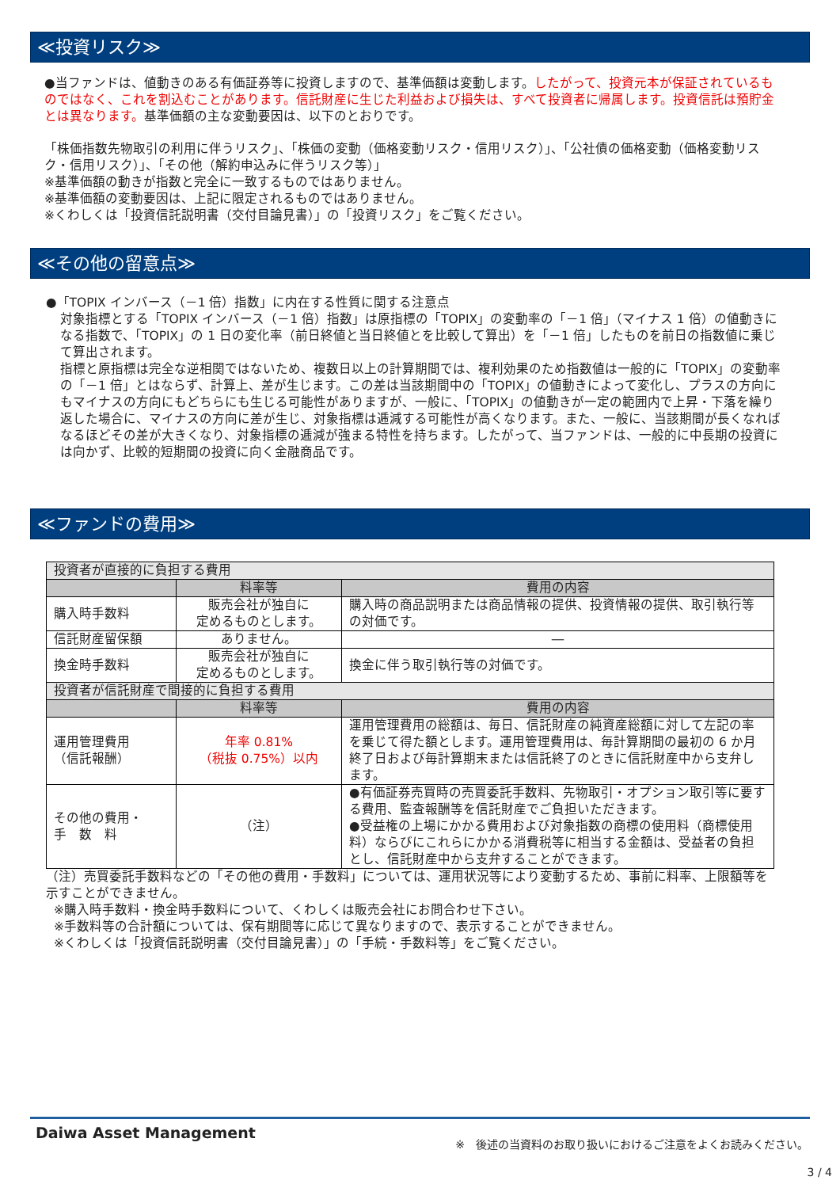≪投資リスク≫
●当ファンドは、値動きのある有価証券等に投資しますので、基準価額は変動します。したがって、投資元本が保証されているものではなく、これを割込むことがあります。信託財産に生じた利益および損失は、すべて投資者に帰属します。投資信託は預貯金とは異なります。基準価額の主な変動要因は、以下のとおりです。
「株価指数先物取引の利用に伴うリスク」、「株価の変動（価格変動リスク・信用リスク）」、「公社債の価格変動（価格変動リスク・信用リスク）」、「その他（解約申込みに伴うリスク等）」
※基準価額の動きが指数と完全に一致するものではありません。
※基準価額の変動要因は、上記に限定されるものではありません。
※くわしくは「投資信託説明書（交付目論見書）」の「投資リスク」をご覧ください。
≪その他の留意点≫
●「TOPIX インバース（－1 倍）指数」に内在する性質に関する注意点
対象指標とする「TOPIX インバース（－1 倍）指数」は原指標の「TOPIX」の変動率の「－1 倍」（マイナス 1 倍）の値動きになる指数で、「TOPIX」の 1 日の変化率（前日終値と当日終値とを比較して算出）を「－1 倍」したものを前日の指数値に乗じて算出されます。
指標と原指標は完全な逆相関ではないため、複数日以上の計算期間では、複利効果のため指数値は一般的に「TOPIX」の変動率の「－1 倍」とはならず、計算上、差が生じます。この差は当該期間中の「TOPIX」の値動きによって変化し、プラスの方向にもマイナスの方向にもどちらにも生じる可能性がありますが、一般に、「TOPIX」の値動きが一定の範囲内で上昇・下落を繰り返した場合に、マイナスの方向に差が生じ、対象指標は逓減する可能性が高くなります。また、一般に、当該期間が長くなればなるほどその差が大きくなり、対象指標の逓減が強まる特性を持ちます。したがって、当ファンドは、一般的に中長期の投資には向かず、比較的短期間の投資に向く金融商品です。
≪ファンドの費用≫
| 投資者が直接的に負担する費用 | | |
| --- | --- | --- |
| | 料率等 | 費用の内容 |
| 購入時手数料 | 販売会社が独自に 定めるものとします。 | 購入時の商品説明または商品情報の提供、投資情報の提供、取引執行等の対価です。 |
| 信託財産留保額 | ありません。 | ― |
| 換金時手数料 | 販売会社が独自に 定めるものとします。 | 換金に伴う取引執行等の対価です。 |
| 投資者が信託財産で間接的に負担する費用 | | |
| | 料率等 | 費用の内容 |
| 運用管理費用 （信託報酬） | 年率 0.81% （税抜 0.75%）以内 | 運用管理費用の総額は、毎日、信託財産の純資産総額に対して左記の率を乗じて得た額とします。運用管理費用は、毎計算期間の最初の 6 か月終了日および毎計算期末または信託終了のときに信託財産中から支弁します。 |
| その他の費用・ 手 数 料 | （注） | ●有価証券売買時の売買委託手数料、先物取引・オプション取引等に要する費用、監査報酬等を信託財産でご負担いただきます。 ●受益権の上場にかかる費用および対象指数の商標の使用料（商標使用料）ならびにこれらにかかる消費税等に相当する金額は、受益者の負担とし、信託財産中から支弁することができます。 |
（注）売買委託手数料などの「その他の費用・手数料」については、運用状況等により変動するため、事前に料率、上限額等を示すことができません。
※購入時手数料・換金時手数料について、くわしくは販売会社にお問合わせ下さい。
※手数料等の合計額については、保有期間等に応じて異なりますので、表示することができません。
※くわしくは「投資信託説明書（交付目論見書）」の「手続・手数料等」をご覧ください。
Daiwa Asset Management
※　後述の当資料のお取り扱いにおけるご注意をよくお読みください。
3 / 4